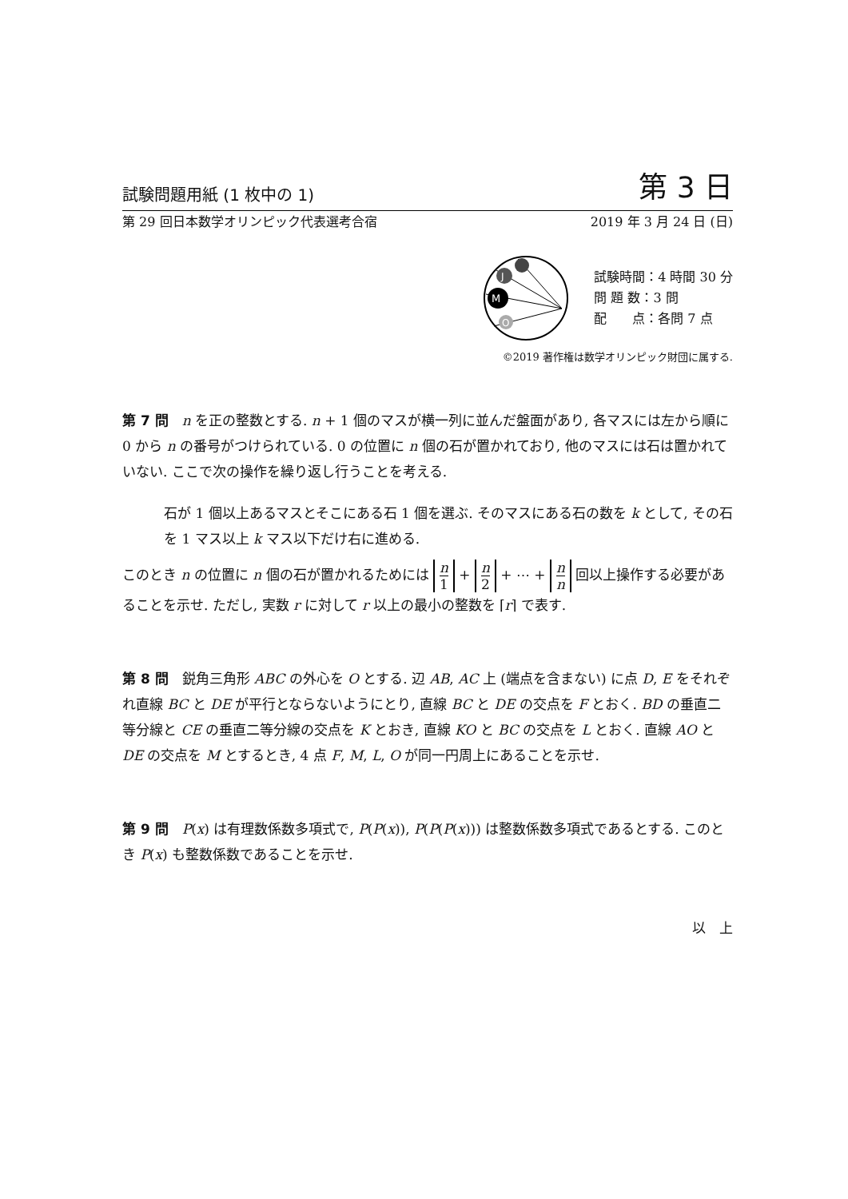試験問題用紙 (1 枚中の 1) 第 3 日
第 29 回日本数学オリンピック代表選考合宿 2019 年 3 月 24 日 (日)
J
M
O
試験時間：4 時間 30 分
問 題 数：3 問
配　　点：各問 7 点
©2019 著作権は数学オリンピック財団に属する.
第 7 問　n を正の整数とする. n + 1 個のマスが横一列に並んだ盤面があり, 各マスには左から順に 0 から n の番号がつけられている. 0 の位置に n 個の石が置かれており, 他のマスには石は置かれていない. ここで次の操作を繰り返し行うことを考える.
石が 1 個以上あるマスとそこにある石 1 個を選ぶ. そのマスにある石の数を k として, その石を 1 マス以上 k マス以下だけ右に進める.
このとき n の位置に n 個の石が置かれるためには n 1 + n 2 + ⋯ + n n 回以上操作する必要があることを示せ. ただし, 実数 r に対して r 以上の最小の整数を ⌈r⌉ で表す.
第 8 問　鋭角三角形 ABC の外心を O とする. 辺 AB, AC 上 (端点を含まない) に点 D, E をそれぞれ直線 BC と DE が平行とならないようにとり, 直線 BC と DE の交点を F とおく. BD の垂直二等分線と CE の垂直二等分線の交点を K とおき, 直線 KO と BC の交点を L とおく. 直線 AO と DE の交点を M とするとき, 4 点 F, M, L, O が同一円周上にあることを示せ.
第 9 問　P(x) は有理数係数多項式で, P(P(x)), P(P(P(x))) は整数係数多項式であるとする. このとき P(x) も整数係数であることを示せ.
以　上